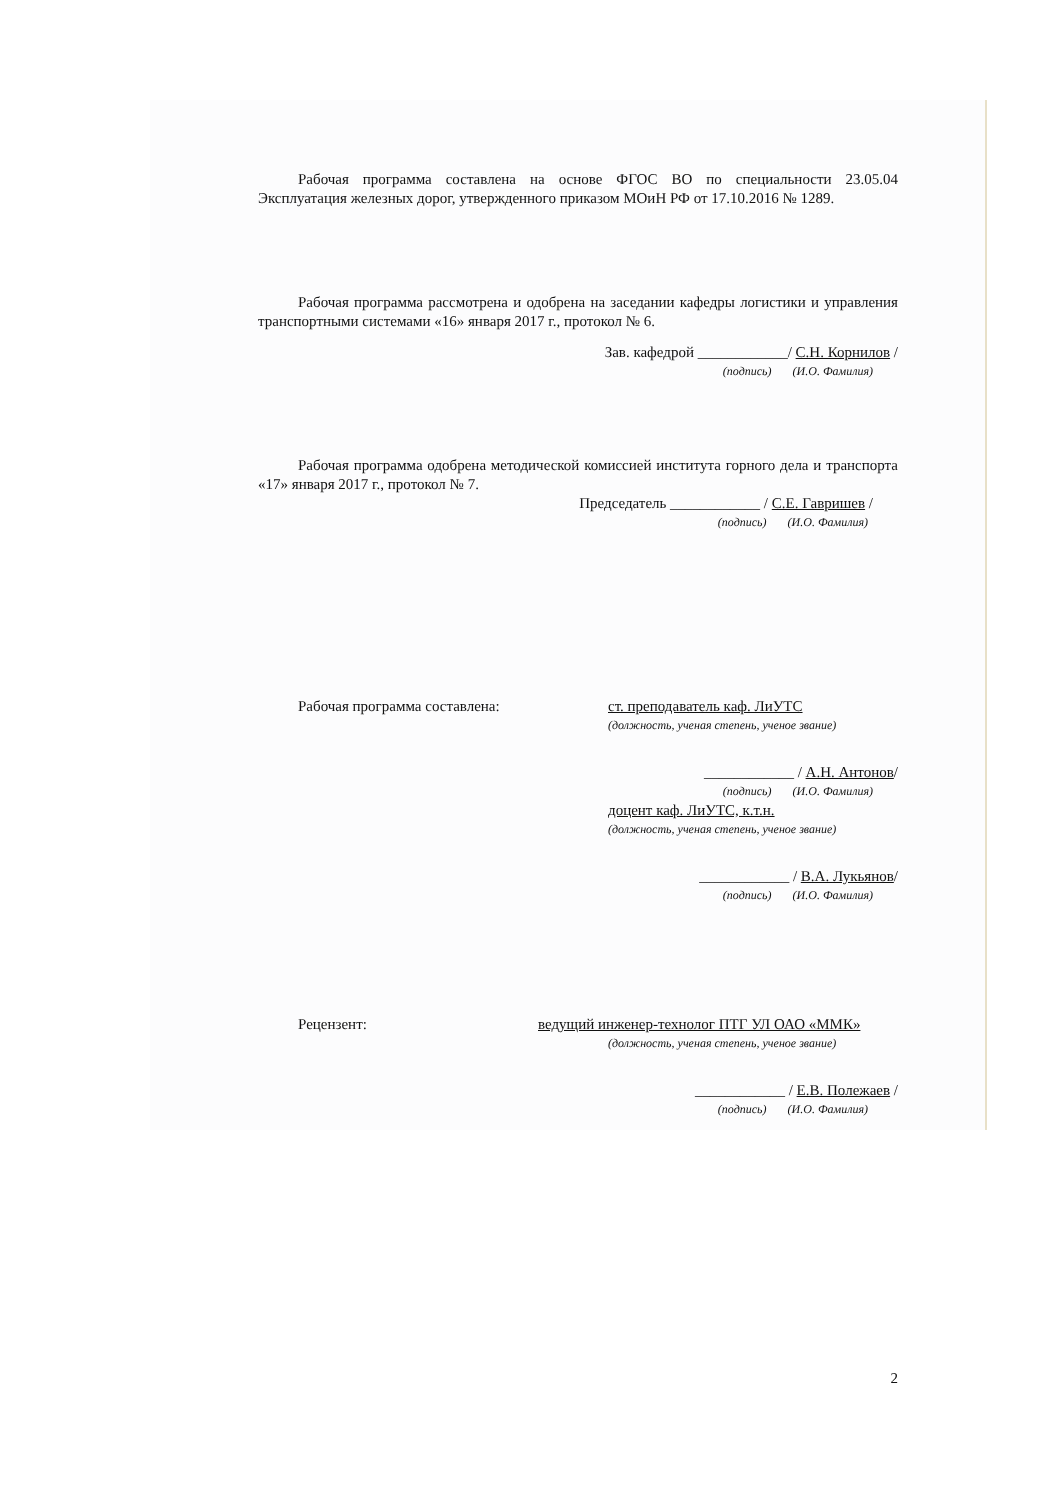Рабочая программа составлена на основе ФГОС ВО по специальности 23.05.04 Эксплуатация железных дорог, утвержденного приказом МОиН РФ от 17.10.2016 № 1289.
Рабочая программа рассмотрена и одобрена на заседании кафедры логистики и управления транспортными системами «16» января 2017 г., протокол № 6.
Зав. кафедрой ____________/ С.Н. Корнилов /
(подпись) (И.О. Фамилия)
Рабочая программа одобрена методической комиссией института горного дела и транспорта «17» января 2017 г., протокол № 7.
Председатель ____________ / С.Е. Гавришев /
(подпись) (И.О. Фамилия)
Рабочая программа составлена: ст. преподаватель каф. ЛиУТС
(должность, ученая степень, ученое звание)
____________ / А.Н. Антонов/
(подпись) (И.О. Фамилия)
доцент каф. ЛиУТС, к.т.н.
(должность, ученая степень, ученое звание)
____________ / В.А. Лукьянов/
(подпись) (И.О. Фамилия)
Рецензент: ведущий инженер-технолог ПТГ УЛ ОАО «ММК»
(должность, ученая степень, ученое звание)
____________ / Е.В. Полежаев /
(подпись) (И.О. Фамилия)
2